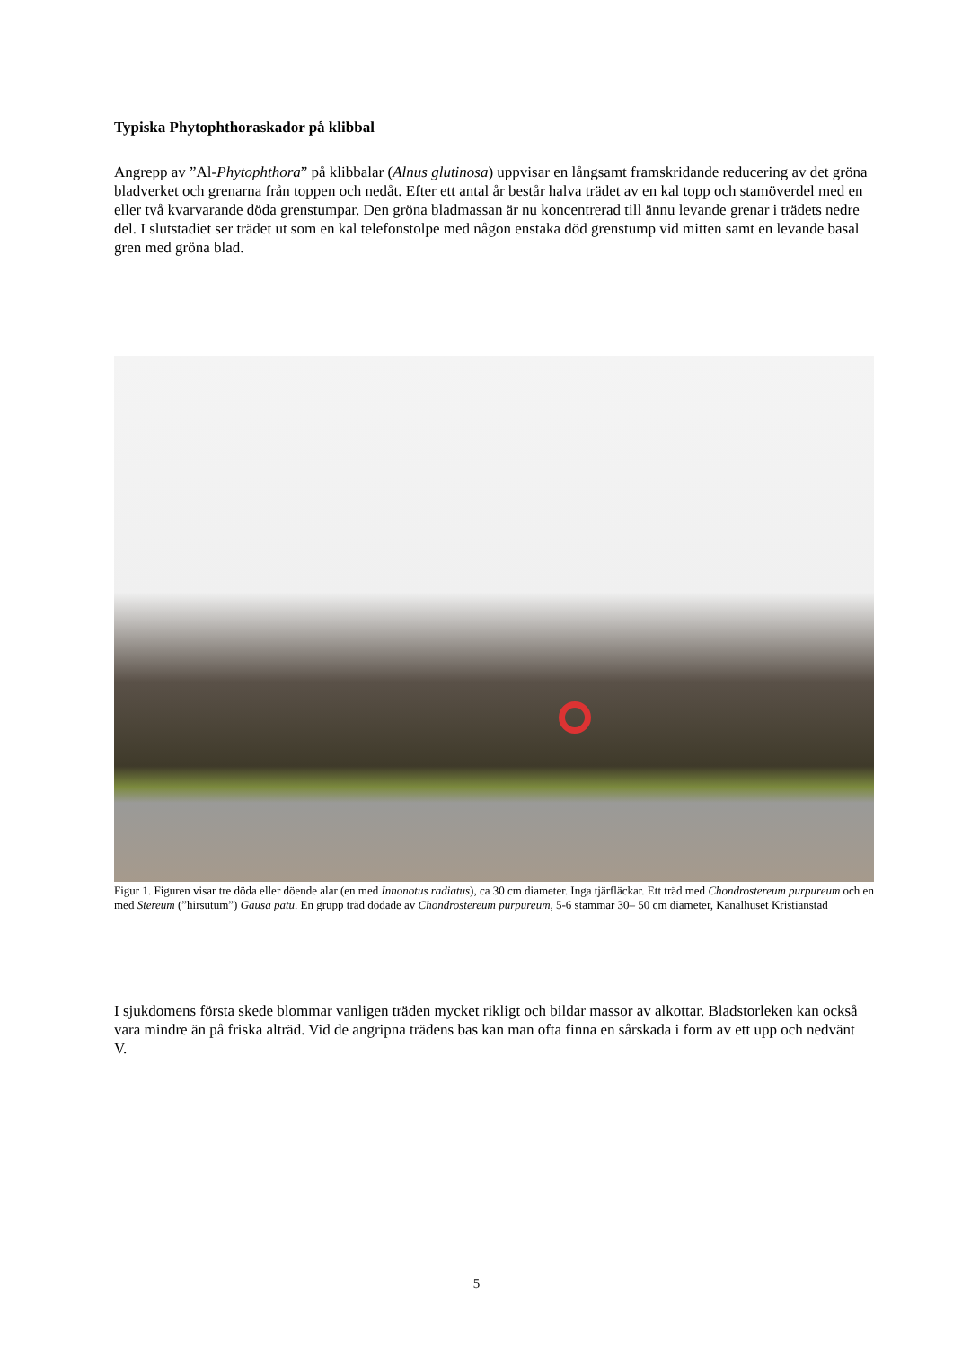Typiska Phytophthoraskador på klibbal
Angrepp av ”Al-Phytophthora” på klibbalar (Alnus glutinosa) uppvisar en långsamt framskridande reducering av det gröna bladverket och grenarna från toppen och nedåt. Efter ett antal år består halva trädet av en kal topp och stamöverdel med en eller två kvarvarande döda grenstumpar. Den gröna bladmassan är nu koncentrerad till ännu levande grenar i trädets nedre del. I slutstadiet ser trädet ut som en kal telefonstolpe med någon enstaka död grenstump vid mitten samt en levande basal gren med gröna blad.
Figur 1. Figuren visar tre döda eller döende alar (en med Innonotus radiatus), ca 30 cm diameter. Inga tjärfläckar. Ett träd med Chondrostereum purpureum och en med Stereum (”hirsutum”) Gausa patu. En grupp träd dödade av Chondrostereum purpureum, 5-6 stammar 30– 50 cm diameter, Kanalhuset Kristianstad
I sjukdomens första skede blommar vanligen träden mycket rikligt och bildar massor av alkottar. Bladstorleken kan också vara mindre än på friska alträd. Vid de angripna trädens bas kan man ofta finna en sårskada i form av ett upp och nedvänt V.
5